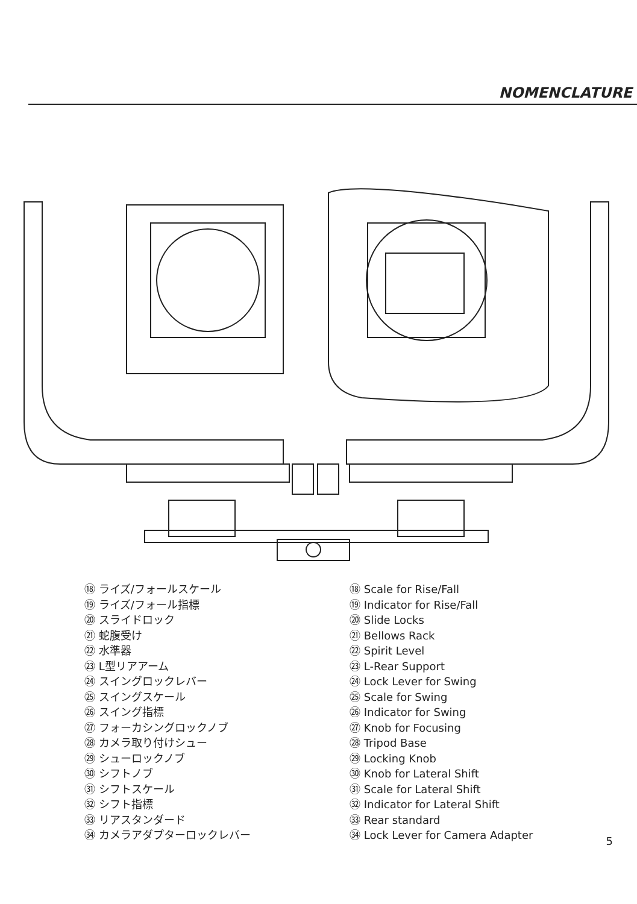NOMENCLATURE
⑱ ライズ/フォールスケール
⑲ ライズ/フォール指標
⑳ スライドロック
㉑ 蛇腹受け
㉒ 水準器
㉓ L型リアアーム
㉔ スイングロックレバー
㉕ スイングスケール
㉖ スイング指標
㉗ フォーカシングロックノブ
㉘ カメラ取り付けシュー
㉙ シューロックノブ
㉚ シフトノブ
㉛ シフトスケール
㉜ シフト指標
㉝ リアスタンダード
㉞ カメラアダプターロックレバー
⑱ Scale for Rise/Fall
⑲ Indicator for Rise/Fall
⑳ Slide Locks
㉑ Bellows Rack
㉒ Spirit Level
㉓ L-Rear Support
㉔ Lock Lever for Swing
㉕ Scale for Swing
㉖ Indicator for Swing
㉗ Knob for Focusing
㉘ Tripod Base
㉙ Locking Knob
㉚ Knob for Lateral Shift
㉛ Scale for Lateral Shift
㉜ Indicator for Lateral Shift
㉝ Rear standard
㉞ Lock Lever for Camera Adapter
5